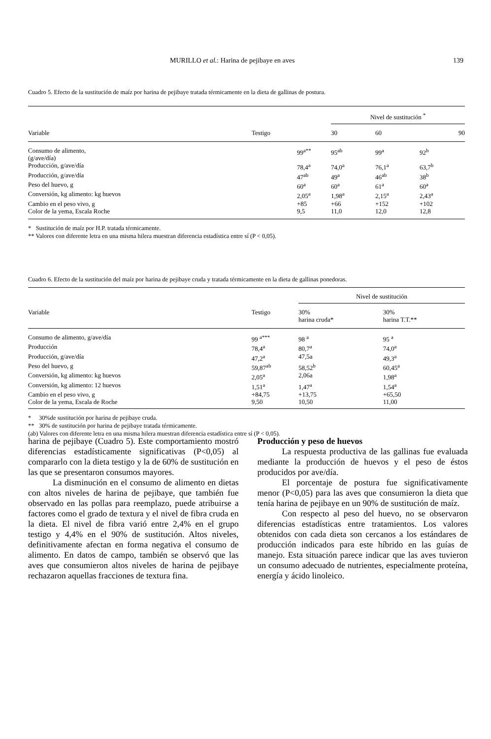MURILLO et al.: Harina de pejibaye en aves 139
Cuadro 5. Efecto de la sustitución de maíz por harina de pejibaye tratada térmicamente en la dieta de gallinas de postura.
| | | | Nivel de sustitución <sup>*</sup> | | |
| --- | --- | --- | --- | --- | --- |
| Variable | Testigo | | 30 | 60 | 90 |
| Consumo de alimento, (g/ave/día) | | 99<sup>a**</sup> | 95<sup>ab</sup> | 99<sup>a</sup> | 92<sup>b</sup> |
| Producción, g/ave/día | | 78,4<sup>a</sup> | 74,0<sup>a</sup> | 76,1<sup>a</sup> | 63,7<sup>b</sup> |
| Producción, g/ave/día | | 47<sup>ab</sup> | 49<sup>a</sup> | 46<sup>ab</sup> | 38<sup>b</sup> |
| Peso del huevo, g | | 60<sup>a</sup> | 60<sup>a</sup> | 61<sup>a</sup> | 60<sup>a</sup> |
| Conversión, kg alimento: kg huevos | | 2,05<sup>a</sup> | 1,98<sup>a</sup> | 2,15<sup>a</sup> | 2,43<sup>a</sup> |
| Cambio en el peso vivo, g | | +85 | +66 | +152 | +102 |
| Color de la yema, Escala Roche | | 9,5 | 11,0 | 12,0 | 12,8 |
* Sustitución de maíz por H.P. tratada térmicamente.
** Valores con diferente letra en una misma hilera muestran diferencia estadística entre sí (P < 0,05).
Cuadro 6. Efecto de la sustitución del maíz por harina de pejibaye cruda y tratada térmicamente en la dieta de gallinas ponedoras.
| | | Nivel de sustitución | |
| --- | --- | --- | --- |
| Variable | Testigo | 30% harina cruda* | 30% harina T.T.** |
| Consumo de alimento, g/ave/día | 99 <sup>a***</sup> | 98 <sup>a</sup> | 95 <sup>a</sup> |
| Producción | 78,4<sup>a</sup> | 80,7<sup>a</sup> | 74,0<sup>a</sup> |
| Producción, g/ave/día | 47,2<sup>a</sup> | 47,5a | 49,3<sup>a</sup> |
| Peso del huevo, g | 59,87<sup>ab</sup> | 58,52<sup>b</sup> | 60,45<sup>a</sup> |
| Conversión, kg alimento: kg huevos | 2,05<sup>a</sup> | 2,06a | 1,98<sup>a</sup> |
| Conversión, kg alimento: 12 huevos | 1,51<sup>a</sup> | 1,47<sup>a</sup> | 1,54<sup>a</sup> |
| Cambio en el peso vivo, g | +84,75 | +13,75 | +65,50 |
| Color de la yema, Escala de Roche | 9,50 | 10,50 | 11,00 |
* 30%de sustitución por harina de pejibaye cruda.
** 30% de sustitución por harina de pejibaye tratada térmicamente.
(ab) Valores con diferente letra en una misma hilera muestran diferencia estadística entre sí (P < 0,05).
harina de pejibaye (Cuadro 5). Este comportamiento mostró diferencias estadísticamente significativas (P<0,05) al compararlo con la dieta testigo y la de 60% de sustitución en las que se presentaron consumos mayores.
La disminución en el consumo de alimento en dietas con altos niveles de harina de pejibaye, que también fue observado en las pollas para reemplazo, puede atribuirse a factores como el grado de textura y el nivel de fibra cruda en la dieta. El nivel de fibra varió entre 2,4% en el grupo testigo y 4,4% en el 90% de sustitución. Altos niveles, definitivamente afectan en forma negativa el consumo de alimento. En datos de campo, también se observó que las aves que consumieron altos niveles de harina de pejibaye rechazaron aquellas fracciones de textura fina.
Producción y peso de huevos
La respuesta productiva de las gallinas fue evaluada mediante la producción de huevos y el peso de éstos producidos por ave/día.
El porcentaje de postura fue significativamente menor (P<0,05) para las aves que consumieron la dieta que tenía harina de pejibaye en un 90% de sustitución de maíz.
Con respecto al peso del huevo, no se observaron diferencias estadísticas entre tratamientos. Los valores obtenidos con cada dieta son cercanos a los estándares de producción indicados para este híbrido en las guías de manejo. Esta situación parece indicar que las aves tuvieron un consumo adecuado de nutrientes, especialmente proteína, energía y ácido linoleico.